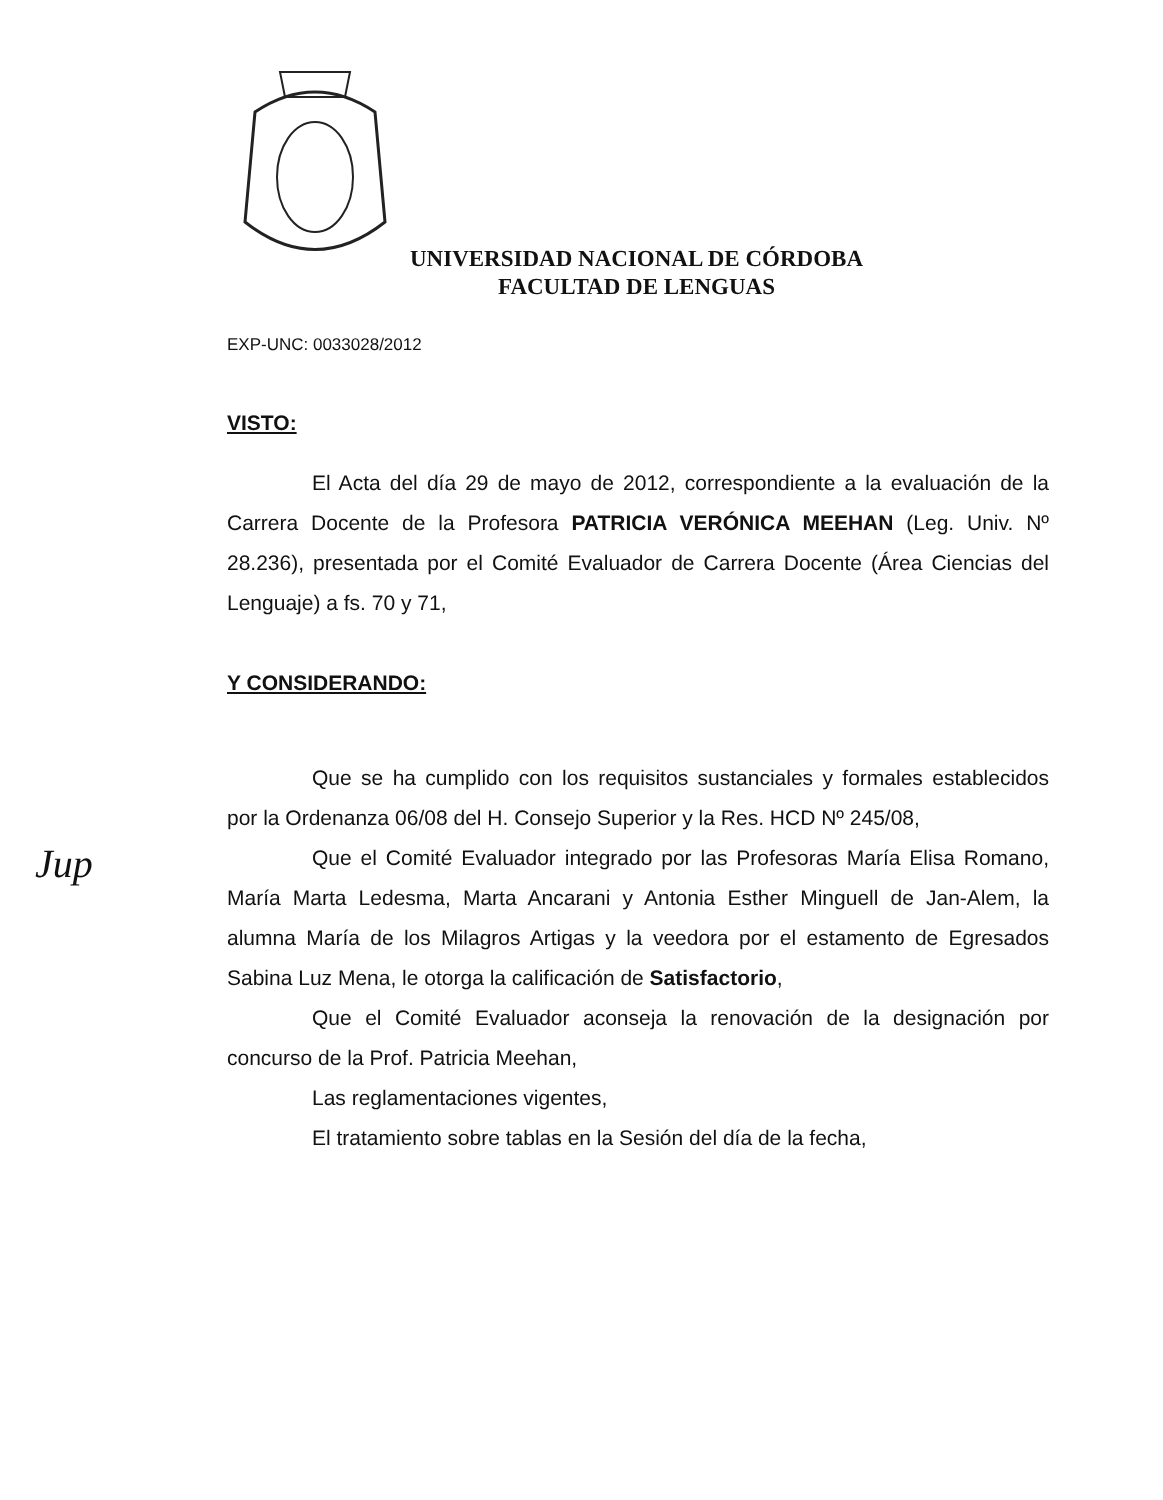UNIVERSIDAD NACIONAL DE CÓRDOBA
FACULTAD DE LENGUAS
EXP-UNC: 0033028/2012
VISTO:
El Acta del día 29 de mayo de 2012, correspondiente a la evaluación de la Carrera Docente de la Profesora PATRICIA VERÓNICA MEEHAN (Leg. Univ. Nº 28.236), presentada por el Comité Evaluador de Carrera Docente (Área Ciencias del Lenguaje) a fs. 70 y 71,
Y CONSIDERANDO:
Que se ha cumplido con los requisitos sustanciales y formales establecidos por la Ordenanza 06/08 del H. Consejo Superior y la Res. HCD Nº 245/08,
Que el Comité Evaluador integrado por las Profesoras María Elisa Romano, María Marta Ledesma, Marta Ancarani y Antonia Esther Minguell de Jan-Alem, la alumna María de los Milagros Artigas y la veedora por el estamento de Egresados Sabina Luz Mena, le otorga la calificación de Satisfactorio,
Que el Comité Evaluador aconseja la renovación de la designación por concurso de la Prof. Patricia Meehan,
Las reglamentaciones vigentes,
El tratamiento sobre tablas en la Sesión del día de la fecha,
Jup